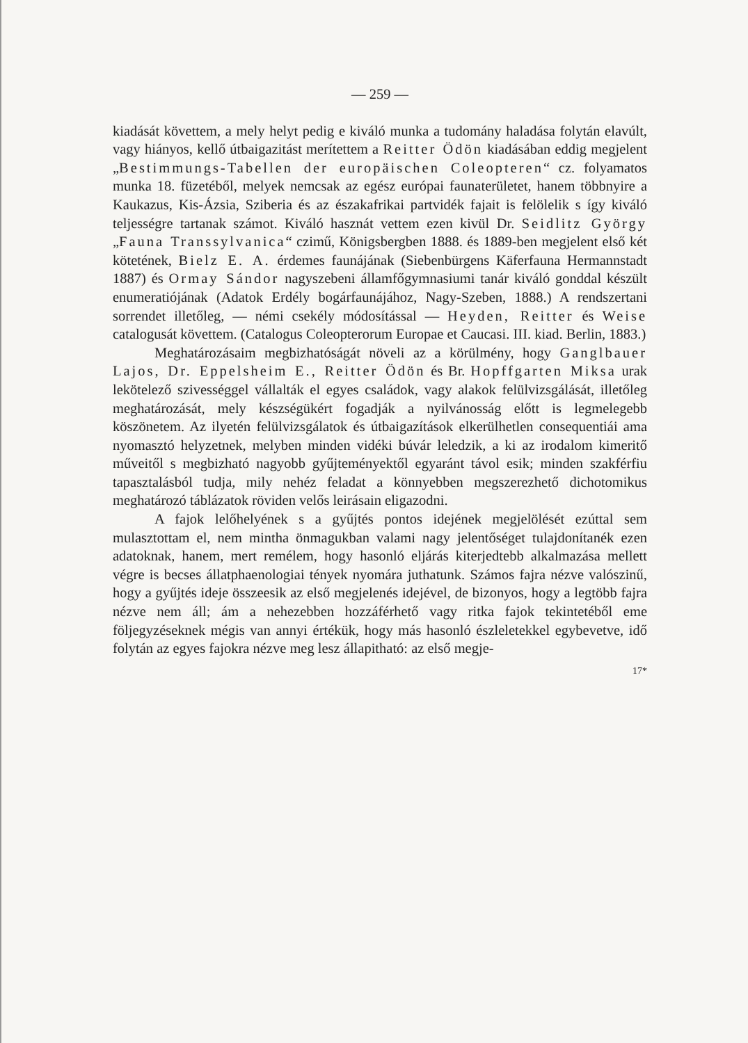— 259 —
kiadását követtem, a mely helyt pedig e kiváló munka a tudomány haladása folytán elavúlt, vagy hiányos, kellő útbaigazitást merítettem a Reitter Ödön kiadásában eddig megjelent „Bestimmungs-Tabellen der europäischen Coleopteren“ cz. folyamatos munka 18. füzetéből, melyek nemcsak az egész európai faunaterületet, hanem többnyire a Kaukazus, Kis-Ázsia, Sziberia és az északafrikai partvidék fajait is felölelik s így kiváló teljességre tartanak számot. Kiváló hasznát vettem ezen kivül Dr. Seidlitz György „Fauna Transsylvanica“ czimű, Königsbergben 1888. és 1889-ben megjelent első két kötetének, Bielz E. A. érdemes faunájának (Siebenbürgens Käferfauna Hermannstadt 1887) és Ormay Sándor nagyszebeni államfőgymnasiumi tanár kiváló gonddal készült enumeratiójának (Adatok Erdély bogárfaunájához, Nagy-Szeben, 1888.) A rendszertani sorrendet illetőleg, — némi csekély módosítással — Heyden, Reitter és Weise catalogusát követtem. (Catalogus Coleopterorum Europae et Caucasi. III. kiad. Berlin, 1883.)
Meghatározásaim megbizhatóságát növeli az a körülmény, hogy Ganglbauer Lajos, Dr. Eppelsheim E., Reitter Ödön és Br. Hopffgarten Miksa urak lekötelező szivességgel vállalták el egyes családok, vagy alakok felülvizsgálását, illetőleg meghatározását, mely készségükért fogadják a nyilvánosság előtt is legmelegebb köszönetem. Az ilyetén felülvizsgálatok és útbaigazítások elkerülhetlen consequentiái ama nyomasztó helyzetnek, melyben minden vidéki búvár leledzik, a ki az irodalom kimeritő műveitől s megbizható nagyobb gyűjteményektől egyaránt távol esik; minden szakférfiu tapasztalásból tudja, mily nehéz feladat a könnyebben megszerezhető dichotomikus meghatározó táblázatok röviden velős leirásain eligazodni.
A fajok lelőhelyének s a gyűjtés pontos idejének megjelölését ezúttal sem mulasztottam el, nem mintha önmagukban valami nagy jelentőséget tulajdonítanék ezen adatoknak, hanem, mert remélem, hogy hasonló eljárás kiterjedtebb alkalmazása mellett végre is becses állatphaenologiai tények nyomára juthatunk. Számos fajra nézve valószinű, hogy a gyűjtés ideje összeesik az első megjelenés idejével, de bizonyos, hogy a legtöbb fajra nézve nem áll; ám a nehezebben hozzáférhető vagy ritka fajok tekintetéből eme följegyzéseknek mégis van annyi értékük, hogy más hasonló észleletekkel egybevetve, idő folytán az egyes fajokra nézve meg lesz állapitható: az első megje-
17*